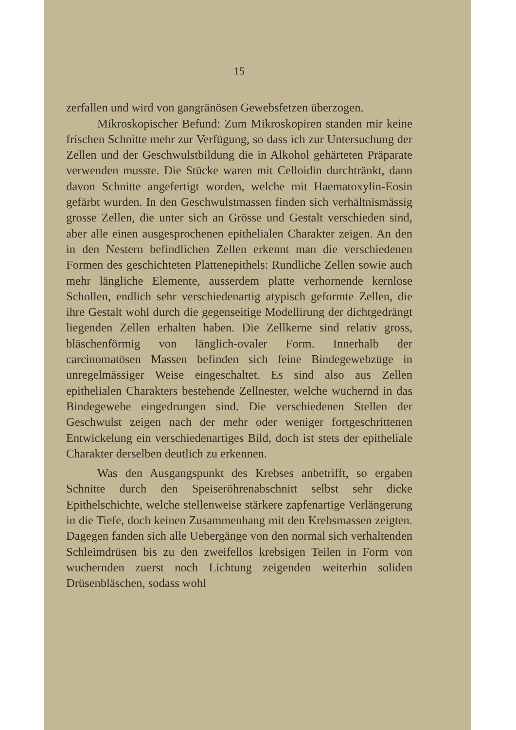15
zerfallen und wird von gangränösen Gewebsfetzen überzogen.
Mikroskopischer Befund: Zum Mikroskopiren standen mir keine frischen Schnitte mehr zur Verfügung, so dass ich zur Untersuchung der Zellen und der Geschwulstbildung die in Alkohol gehärteten Präparate verwenden musste. Die Stücke waren mit Celloidin durchtränkt, dann davon Schnitte angefertigt worden, welche mit Haematoxylin-Eosin gefärbt wurden. In den Geschwulstmassen finden sich verhältnismässig grosse Zellen, die unter sich an Grösse und Gestalt verschieden sind, aber alle einen ausgesprochenen epithelialen Charakter zeigen. An den in den Nestern befindlichen Zellen erkennt man die verschiedenen Formen des geschichteten Plattenepithels: Rundliche Zellen sowie auch mehr längliche Elemente, ausserdem platte verhornende kernlose Schollen, endlich sehr verschiedenartig atypisch geformte Zellen, die ihre Gestalt wohl durch die gegenseitige Modellirung der dichtgedrängt liegenden Zellen erhalten haben. Die Zellkerne sind relativ gross, bläschenförmig von länglich-ovaler Form. Innerhalb der carcinomatösen Massen befinden sich feine Bindegewebzüge in unregelmässiger Weise eingeschaltet. Es sind also aus Zellen epithelialen Charakters bestehende Zellnester, welche wuchernd in das Bindegewebe eingedrungen sind. Die verschiedenen Stellen der Geschwulst zeigen nach der mehr oder weniger fortgeschrittenen Entwickelung ein verschiedenartiges Bild, doch ist stets der epitheliale Charakter derselben deutlich zu erkennen.
Was den Ausgangspunkt des Krebses anbetrifft, so ergaben Schnitte durch den Speiseröhrenabschnitt selbst sehr dicke Epithelschichte, welche stellenweise stärkere zapfenartige Verlängerung in die Tiefe, doch keinen Zusammenhang mit den Krebsmassen zeigten. Dagegen fanden sich alle Uebergänge von den normal sich verhaltenden Schleimdrüsen bis zu den zweifellos krebsigen Teilen in Form von wuchernden zuerst noch Lichtung zeigenden weiterhin soliden Drüsenbläschen, sodass wohl